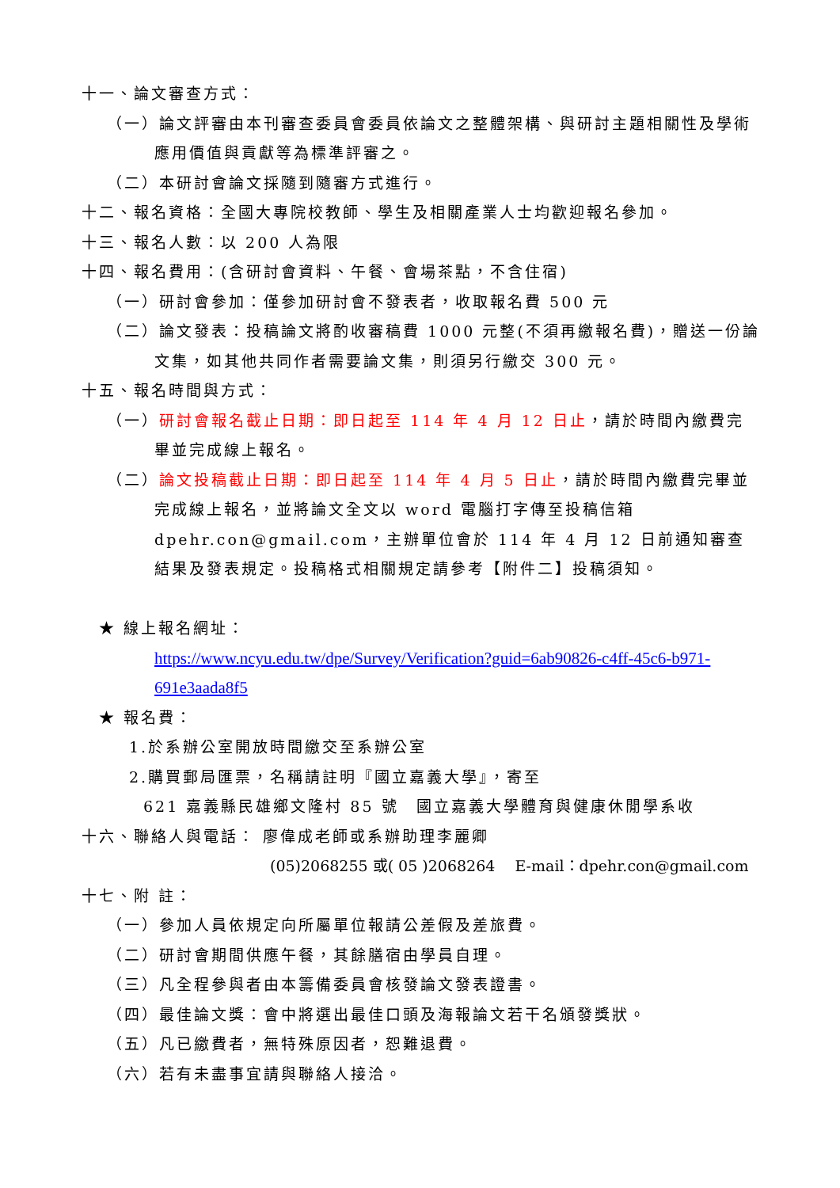十一、論文審查方式：
（一）論文評審由本刊審查委員會委員依論文之整體架構、與研討主題相關性及學術應用價值與貢獻等為標準評審之。
（二）本研討會論文採隨到隨審方式進行。
十二、報名資格：全國大專院校教師、學生及相關產業人士均歡迎報名參加。
十三、報名人數：以 200 人為限
十四、報名費用：(含研討會資料、午餐、會場茶點，不含住宿)
（一）研討會參加：僅參加研討會不發表者，收取報名費 500 元
（二）論文發表：投稿論文將酌收審稿費 1000 元整(不須再繳報名費)，贈送一份論文集，如其他共同作者需要論文集，則須另行繳交 300 元。
十五、報名時間與方式：
（一）研討會報名截止日期：即日起至 114 年 4 月 12 日止，請於時間內繳費完畢並完成線上報名。
（二）論文投稿截止日期：即日起至 114 年 4 月 5 日止，請於時間內繳費完畢並完成線上報名，並將論文全文以 word 電腦打字傳至投稿信箱 dpehr.con@gmail.com，主辦單位會於 114 年 4 月 12 日前通知審查結果及發表規定。投稿格式相關規定請參考【附件二】投稿須知。
★ 線上報名網址：
https://www.ncyu.edu.tw/dpe/Survey/Verification?guid=6ab90826-c4ff-45c6-b971-691e3aada8f5
★ 報名費：
1.於系辦公室開放時間繳交至系辦公室
2.購買郵局匯票，名稱請註明『國立嘉義大學』，寄至
621 嘉義縣民雄鄉文隆村 85 號　國立嘉義大學體育與健康休閒學系收
十六、聯絡人與電話： 廖偉成老師或系辦助理李麗卿
(05)2068255 或( 05 )2068264　 E-mail：dpehr.con@gmail.com
十七、附 註：
（一）參加人員依規定向所屬單位報請公差假及差旅費。
（二）研討會期間供應午餐，其餘膳宿由學員自理。
（三）凡全程參與者由本籌備委員會核發論文發表證書。
（四）最佳論文獎：會中將選出最佳口頭及海報論文若干名頒發獎狀。
（五）凡已繳費者，無特殊原因者，恕難退費。
（六）若有未盡事宜請與聯絡人接洽。